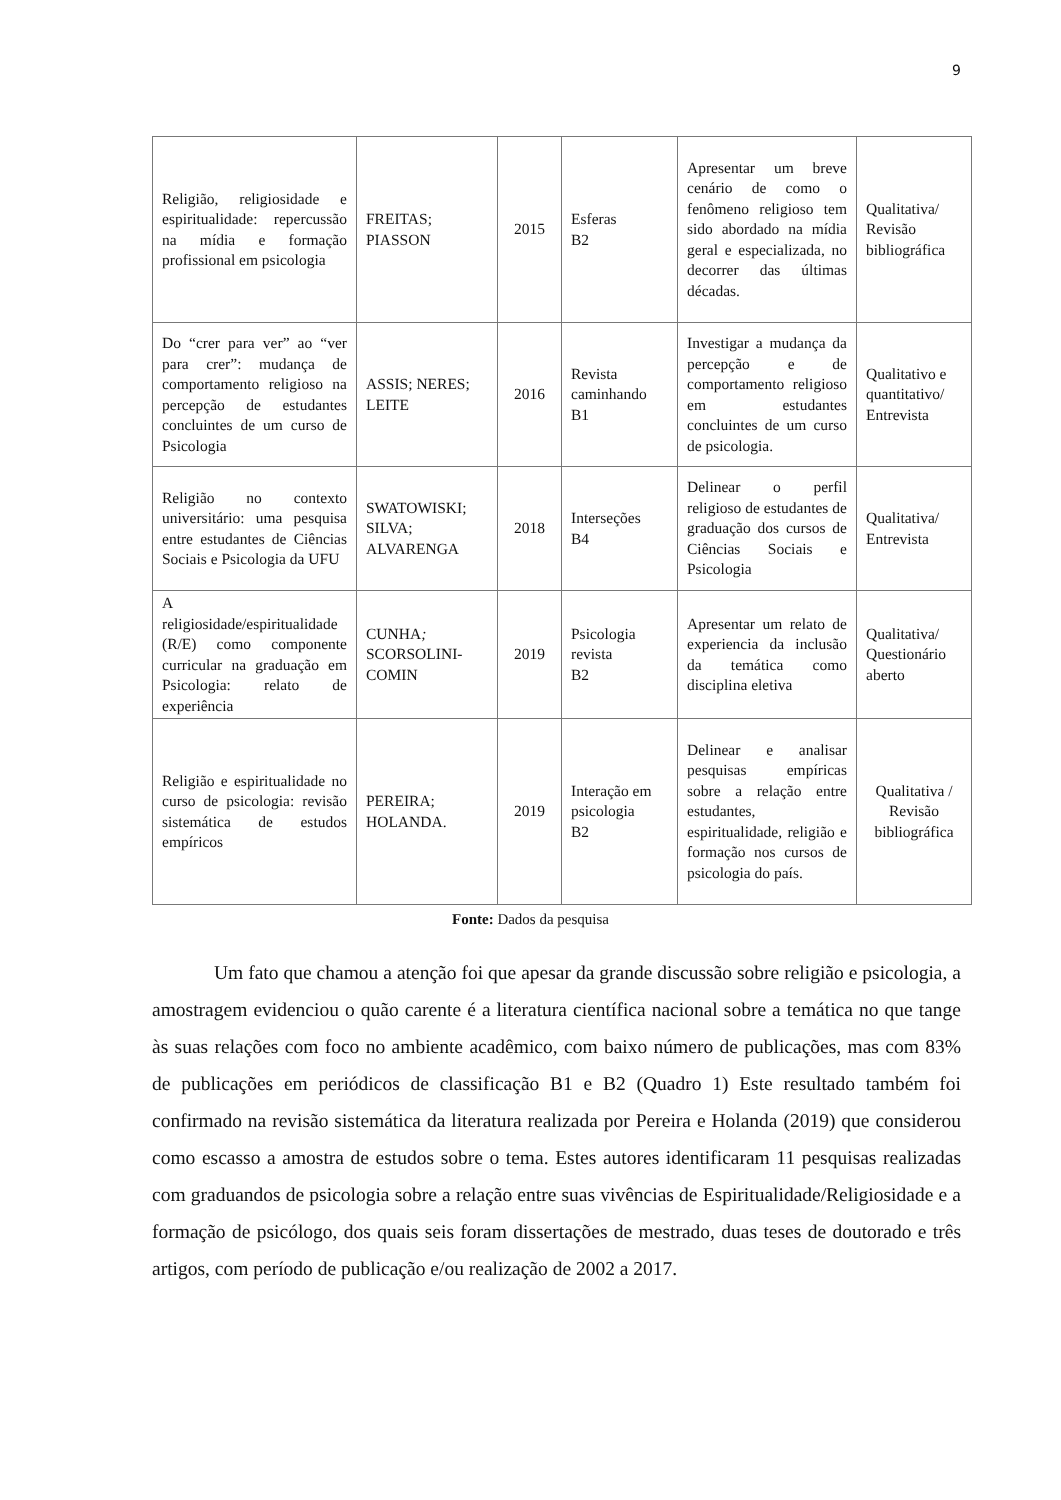9
| Religião, religiosidade e espiritualidade: repercussão na mídia e formação profissional em psicologia | FREITAS; PIASSON | 2015 | Esferas B2 | Apresentar um breve cenário de como o fenômeno religioso tem sido abordado na mídia geral e especializada, no decorrer das últimas décadas. | Qualitativa/ Revisão bibliográfica |
| Do “crer para ver” ao “ver para crer”: mudança de comportamento religioso na percepção de estudantes concluintes de um curso de Psicologia | ASSIS; NERES; LEITE | 2016 | Revista caminhando B1 | Investigar a mudança da percepção e de comportamento religioso em estudantes concluintes de um curso de psicologia. | Qualitativo e quantitativo/ Entrevista |
| Religião no contexto universitário: uma pesquisa entre estudantes de Ciências Sociais e Psicologia da UFU | SWATOWISKI; SILVA; ALVARENGA | 2018 | Interseções B4 | Delinear o perfil religioso de estudantes de graduação dos cursos de Ciências Sociais e Psicologia | Qualitativa/ Entrevista |
| A religiosidade/espiritualidade (R/E) como componente curricular na graduação em Psicologia: relato de experiência | CUNHA ; SCORSOLINI-COMIN | 2019 | Psicologia revista B2 | Apresentar um relato de experiencia da inclusão da temática como disciplina eletiva | Qualitativa/ Questionário aberto |
| Religião e espiritualidade no curso de psicologia: revisão sistemática de estudos empíricos | PEREIRA; HOLANDA. | 2019 | Interação em psicologia B2 | Delinear e analisar pesquisas empíricas sobre a relação entre estudantes, espiritualidade, religião e formação nos cursos de psicologia do país. | Qualitativa / Revisão bibliográfica |
Fonte: Dados da pesquisa
Um fato que chamou a atenção foi que apesar da grande discussão sobre religião e psicologia, a amostragem evidenciou o quão carente é a literatura científica nacional sobre a temática no que tange às suas relações com foco no ambiente acadêmico, com baixo número de publicações, mas com 83% de publicações em periódicos de classificação B1 e B2 (Quadro 1) Este resultado também foi confirmado na revisão sistemática da literatura realizada por Pereira e Holanda (2019) que considerou como escasso a amostra de estudos sobre o tema. Estes autores identificaram 11 pesquisas realizadas com graduandos de psicologia sobre a relação entre suas vivências de Espiritualidade/Religiosidade e a formação de psicólogo, dos quais seis foram dissertações de mestrado, duas teses de doutorado e três artigos, com período de publicação e/ou realização de 2002 a 2017.